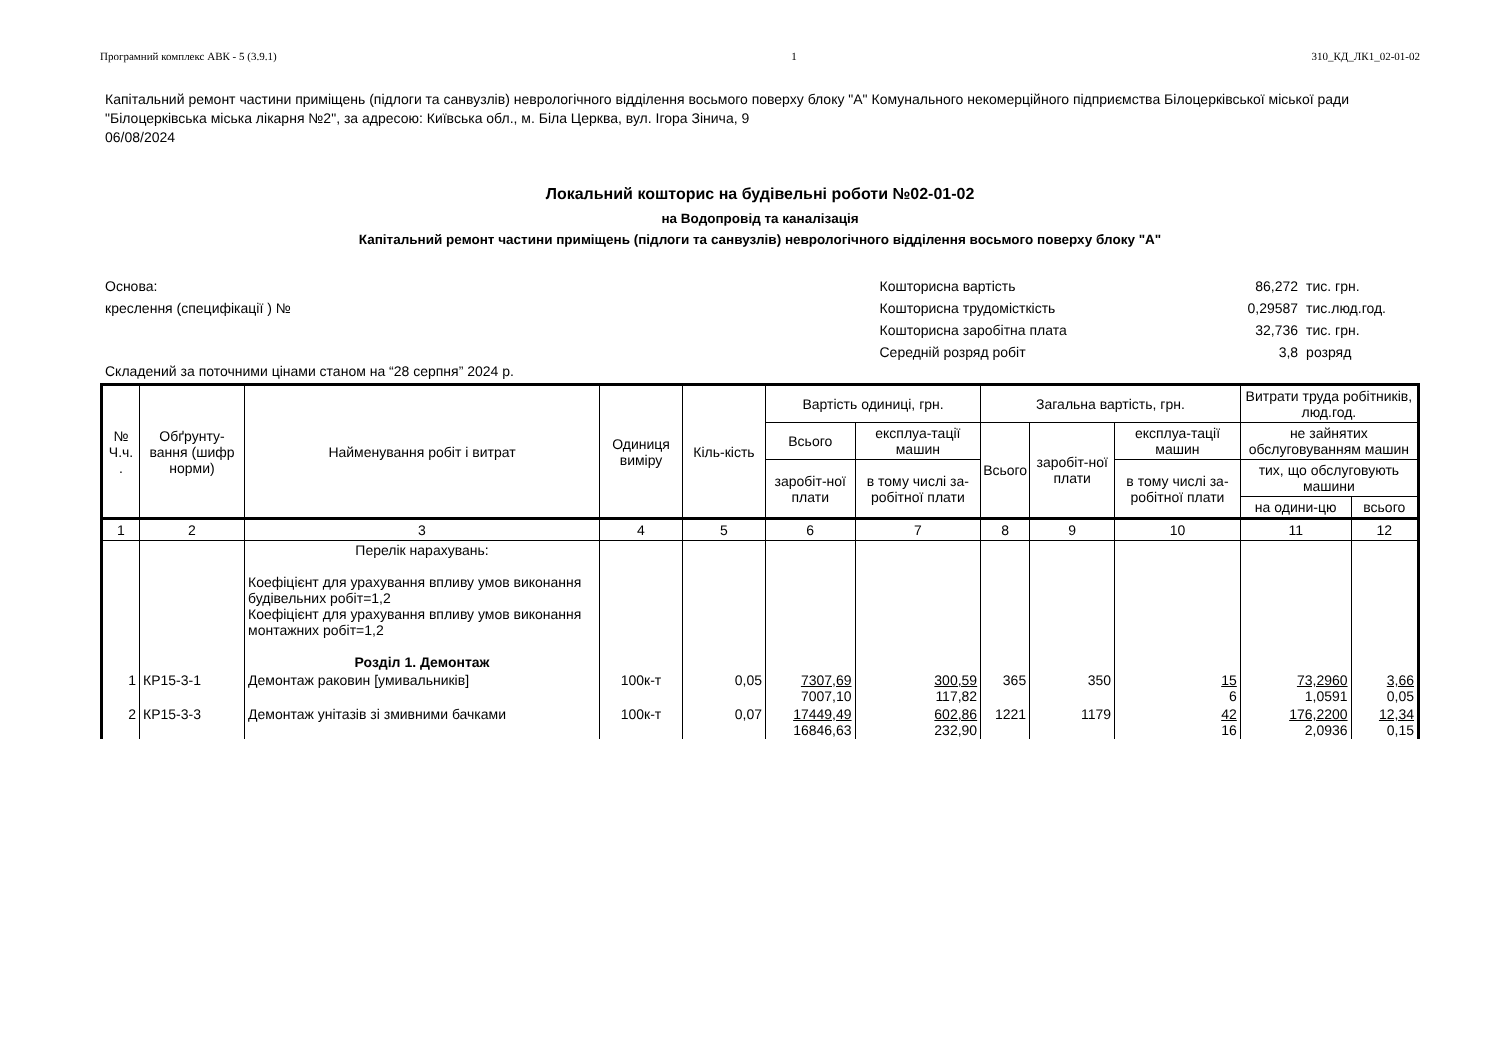Програмний комплекс АВК - 5 (3.9.1) 1 310_КД_ЛК1_02-01-02
Капітальний ремонт частини приміщень (підлоги та санвузлів) неврологічного відділення восьмого поверху блоку "А" Комунального некомерційного підприємства Білоцерківської міської ради "Білоцерківська міська лікарня №2", за адресою: Київська обл., м. Біла Церква, вул. Ігора Зінича, 9
06/08/2024
Локальний кошторис на будівельні роботи №02-01-02
на Водопровід та каналізація
Капітальний ремонт частини приміщень (підлоги та санвузлів) неврологічного відділення восьмого поверху блоку "А"
Основа:
креслення (специфікації ) №
| Кошторисна вартість | 86,272 | тис. грн. |
| Кошторисна трудомісткість | 0,29587 | тис.люд.год. |
| Кошторисна заробітна плата | 32,736 | тис. грн. |
| Середній розряд робіт | 3,8 | розряд |
Складений за поточними цінами станом на “28 серпня” 2024 р.
| № Ч.ч. . | Обґрунту-вання (шифр норми) | Найменування робіт і витрат | Одиниця виміру | Кіль-кість | Вартість одиниці, грн. | | Загальна вартість, грн. | | | Витрати труда робітників, люд.год. | |
| --- | --- | --- | --- | --- | --- | --- | --- | --- | --- | --- | --- |
| | | | | | Всього | експлуа-тації машин | Всього | заробіт-ної плати | експлуа-тації машин | не зайнятих обслуговуванням машин | |
| | | | | | заробіт-ної плати | в тому числі за-робітної плати | | | в тому числі за-робітної плати | тих, що обслуговують машини | |
| | | | | | | | | | | на одини-цю | всього |
| 1 | 2 | 3 | 4 | 5 | 6 | 7 | 8 | 9 | 10 | 11 | 12 |
| | | Перелік нарахувань: Коефіцієнт для урахування впливу умов виконання будівельних робіт=1,2 Коефіцієнт для урахування впливу умов виконання монтажних робіт=1,2 Розділ 1. Демонтаж | | | | | | | | | |
| 1 | КР15-3-1 | Демонтаж раковин [умивальників] | 100к-т | 0,05 | 7307,69 7007,10 | 300,59 117,82 | 365 | 350 | 15 6 | 73,2960 1,0591 | 3,66 0,05 |
| 2 | КР15-3-3 | Демонтаж унітазів зі змивними бачками | 100к-т | 0,07 | 17449,49 16846,63 | 602,86 232,90 | 1221 | 1179 | 42 16 | 176,2200 2,0936 | 12,34 0,15 |